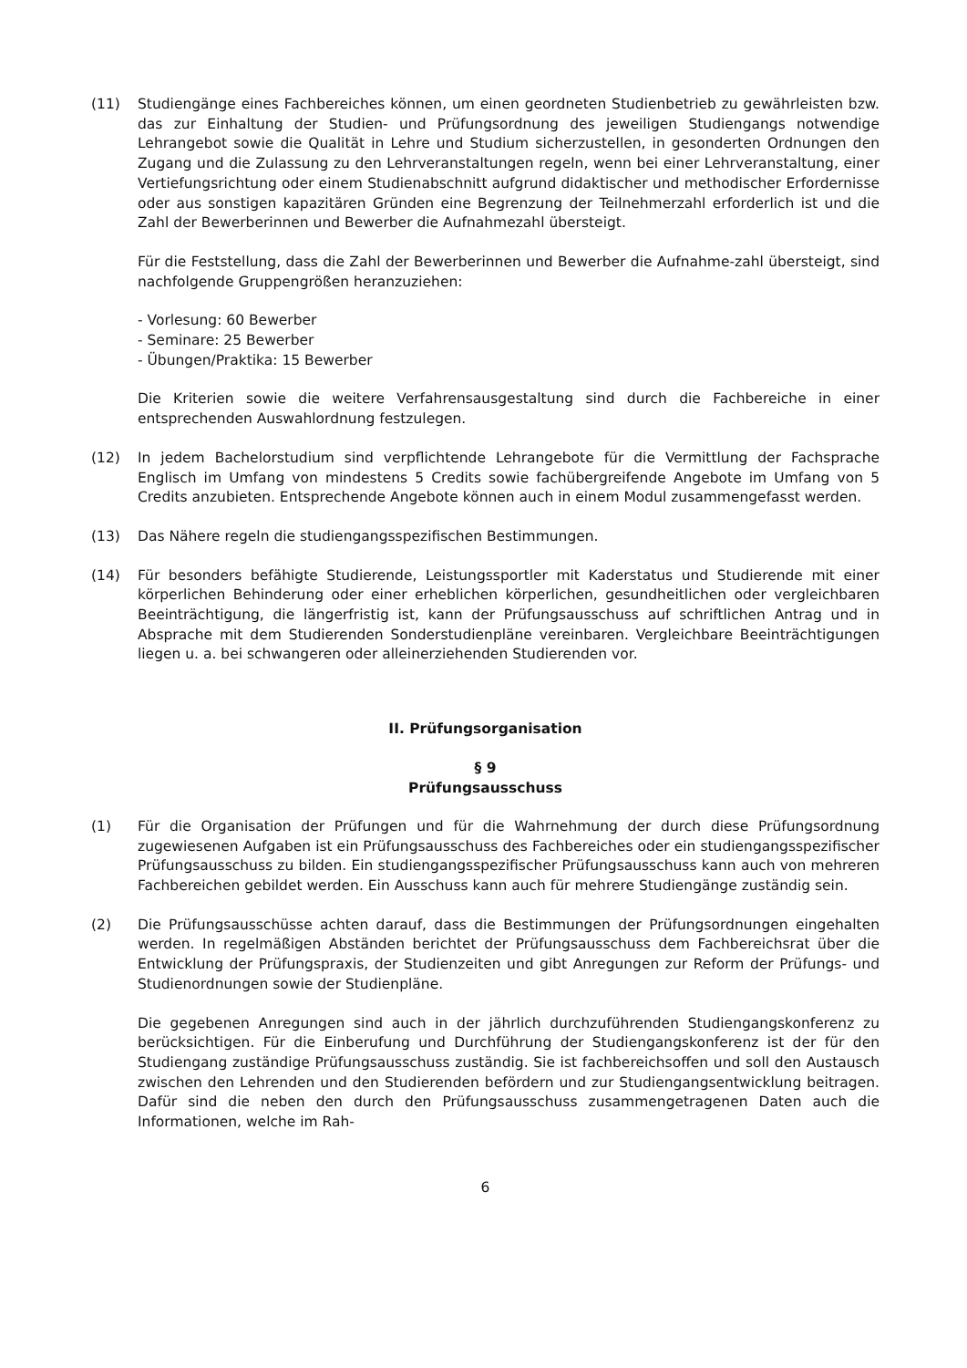(11) Studiengänge eines Fachbereiches können, um einen geordneten Studienbetrieb zu gewährleisten bzw. das zur Einhaltung der Studien- und Prüfungsordnung des jeweiligen Studiengangs notwendige Lehrangebot sowie die Qualität in Lehre und Studium sicherzustellen, in gesonderten Ordnungen den Zugang und die Zulassung zu den Lehrveranstaltungen regeln, wenn bei einer Lehrveranstaltung, einer Vertiefungsrichtung oder einem Studienabschnitt aufgrund didaktischer und methodischer Erfordernisse oder aus sonstigen kapazitären Gründen eine Begrenzung der Teilnehmerzahl erforderlich ist und die Zahl der Bewerberinnen und Bewerber die Aufnahmezahl übersteigt.
Für die Feststellung, dass die Zahl der Bewerberinnen und Bewerber die Aufnahme-zahl übersteigt, sind nachfolgende Gruppengrößen heranzuziehen:
- Vorlesung: 60 Bewerber
- Seminare: 25 Bewerber
- Übungen/Praktika: 15 Bewerber
Die Kriterien sowie die weitere Verfahrensausgestaltung sind durch die Fachbereiche in einer entsprechenden Auswahlordnung festzulegen.
(12) In jedem Bachelorstudium sind verpflichtende Lehrangebote für die Vermittlung der Fachsprache Englisch im Umfang von mindestens 5 Credits sowie fachübergreifende Angebote im Umfang von 5 Credits anzubieten. Entsprechende Angebote können auch in einem Modul zusammengefasst werden.
(13) Das Nähere regeln die studiengangsspezifischen Bestimmungen.
(14) Für besonders befähigte Studierende, Leistungssportler mit Kaderstatus und Studierende mit einer körperlichen Behinderung oder einer erheblichen körperlichen, gesundheitlichen oder vergleichbaren Beeinträchtigung, die längerfristig ist, kann der Prüfungsausschuss auf schriftlichen Antrag und in Absprache mit dem Studierenden Sonderstudienpläne vereinbaren. Vergleichbare Beeinträchtigungen liegen u. a. bei schwangeren oder alleinerziehenden Studierenden vor.
II. Prüfungsorganisation
§ 9
Prüfungsausschuss
(1) Für die Organisation der Prüfungen und für die Wahrnehmung der durch diese Prüfungsordnung zugewiesenen Aufgaben ist ein Prüfungsausschuss des Fachbereiches oder ein studiengangsspezifischer Prüfungsausschuss zu bilden. Ein studiengangsspezifischer Prüfungsausschuss kann auch von mehreren Fachbereichen gebildet werden. Ein Ausschuss kann auch für mehrere Studiengänge zuständig sein.
(2) Die Prüfungsausschüsse achten darauf, dass die Bestimmungen der Prüfungsordnungen eingehalten werden. In regelmäßigen Abständen berichtet der Prüfungsausschuss dem Fachbereichsrat über die Entwicklung der Prüfungspraxis, der Studienzeiten und gibt Anregungen zur Reform der Prüfungs- und Studienordnungen sowie der Studienpläne.
Die gegebenen Anregungen sind auch in der jährlich durchzuführenden Studiengangskonferenz zu berücksichtigen. Für die Einberufung und Durchführung der Studiengangskonferenz ist der für den Studiengang zuständige Prüfungsausschuss zuständig. Sie ist fachbereichsoffen und soll den Austausch zwischen den Lehrenden und den Studierenden befördern und zur Studiengangsentwicklung beitragen. Dafür sind die neben den durch den Prüfungsausschuss zusammengetragenen Daten auch die Informationen, welche im Rah-
6